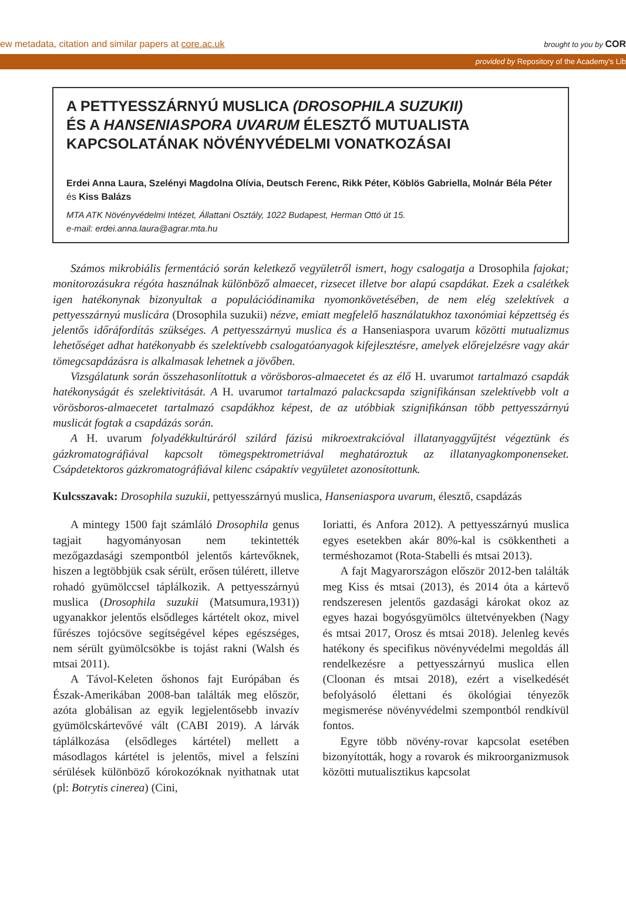ew metadata, citation and similar papers at core.ac.uk brought to you by COR
provided by Repository of the Academy's Lib
A PETTYESSZÁRNYÚ MUSLICA (DROSOPHILA SUZUKII)
ÉS A HANSENIASPORA UVARUM ÉLESZTŐ MUTUALISTA
KAPCSOLATÁNAK NÖVÉNYVÉDELMI VONATKOZÁSAI
Erdei Anna Laura, Szelényi Magdolna Olívia, Deutsch Ferenc, Rikk Péter, Köblös Gabriella, Molnár Béla Péter és Kiss Balázs
MTA ATK Növényvédelmi Intézet, Állattani Osztály, 1022 Budapest, Herman Ottó út 15.
e-mail: erdei.anna.laura@agrar.mta.hu
Számos mikrobiális fermentáció során keletkező vegyületről ismert, hogy csalogatja a Drosophila fajokat; monitorozásukra régóta használnak különböző almaecet, rizsecet illetve bor alapú csapdákat. Ezek a csalétkek igen hatékonynak bizonyultak a populációdinamika nyomonkövetésében, de nem elég szelektívek a pettyesszárnyú muslicára (Drosophila suzukii) nézve, emiatt megfelelő használatukhoz taxonómiai képzettség és jelentős időráfordítás szükséges. A pettyesszárnyú muslica és a Hanseniaspora uvarum közötti mutualizmus lehetőséget adhat hatékonyabb és szelektívebb csalogatóanyagok kifejlesztésre, amelyek előrejelzésre vagy akár tömegcsapdázásra is alkalmasak lehetnek a jövőben.
Vizsgálatunk során összehasonlítottuk a vörösboros-almaecetet és az élő H. uvarumot tartalmazó csapdák hatékonyságát és szelektivitását. A H. uvarumot tartalmazó palackcsapda szignifikánsan szelektívebb volt a vörösboros-almaecetet tartalmazó csapdákhoz képest, de az utóbbiak szignifikánsan több pettyesszárnyú muslicát fogtak a csapdázás során.
A H. uvarum folyadékkultúráról szilárd fázisú mikroextrakcióval illatanyaggyűjtést végeztünk és gázkromatográfiával kapcsolt tömegspektrometriával meghatároztuk az illatanyagkomponenseket. Csápdetektoros gázkromatográfiával kilenc csápaktív vegyületet azonosítottunk.
Kulcsszavak: Drosophila suzukii, pettyesszárnyú muslica, Hanseniaspora uvarum, élesztő, csapdázás
A mintegy 1500 fajt számláló Drosophila genus tagjait hagyományosan nem tekintették mezőgazdasági szempontból jelentős kártevőknek, hiszen a legtöbbjük csak sérült, erősen túlérett, illetve rohadó gyümölccsel táplálkozik. A pettyesszárnyú muslica (Drosophila suzukii (Matsumura,1931)) ugyanakkor jelentős elsődleges kártételt okoz, mivel fűrészes tojócsöve segítségével képes egészséges, nem sérült gyümölcsökbe is tojást rakni (Walsh és mtsai 2011).
A Távol-Keleten őshonos fajt Európában és Észak-Amerikában 2008-ban találták meg először, azóta globálisan az egyik legjelentősebb invazív gyümölcskártevővé vált (CABI 2019). A lárvák táplálkozása (elsődleges kártétel) mellett a másodlagos kártétel is jelentős, mivel a felszíni sérülések különböző kórokozóknak nyithatnak utat (pl: Botrytis cinerea) (Cini,
Ioriatti, és Anfora 2012). A pettyesszárnyú muslica egyes esetekben akár 80%-kal is csökkentheti a terméshozamot (Rota-Stabelli és mtsai 2013).
A fajt Magyarországon először 2012-ben találták meg Kiss és mtsai (2013), és 2014 óta a kártevő rendszeresen jelentős gazdasági károkat okoz az egyes hazai bogyósgyümölcs ültetvényekben (Nagy és mtsai 2017, Orosz és mtsai 2018). Jelenleg kevés hatékony és specifikus növényvédelmi megoldás áll rendelkezésre a pettyesszárnyú muslica ellen (Cloonan és mtsai 2018), ezért a viselkedését befolyásoló élettani és ökológiai tényezők megismerése növényvédelmi szempontból rendkívül fontos.
Egyre több növény-rovar kapcsolat esetében bizonyították, hogy a rovarok és mikroorganizmusok közötti mutualisztikus kapcsolat